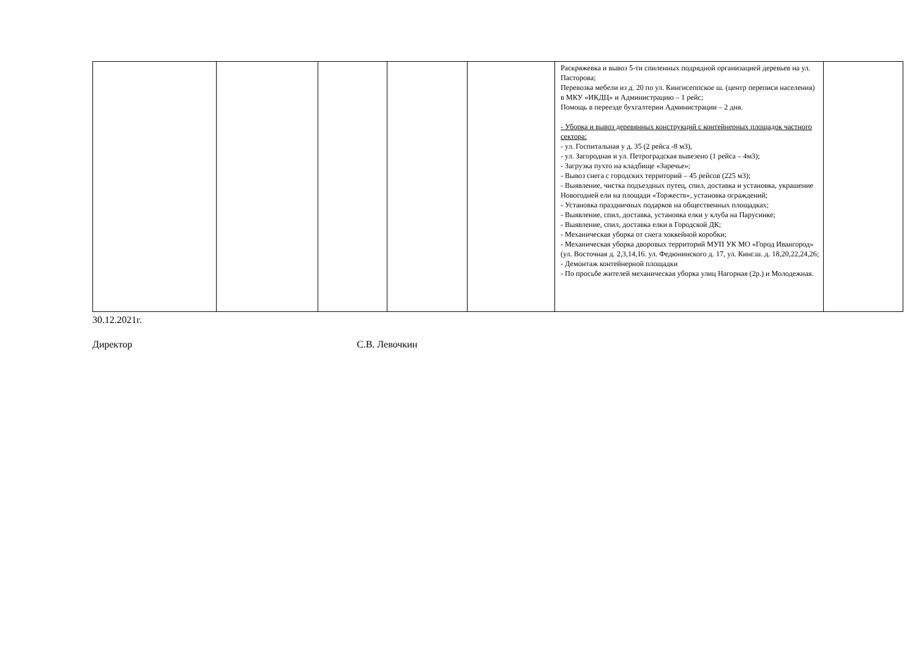| | | | | | Раскряжевка и вывоз 5-ти спиленных подрядной организацией деревьев на ул. Пасторова; Перевозка мебели из д. 20 по ул. Кингисеппское ш. (центр переписи населения) в МКУ «ИКДЦ» и Администрацию – 1 рейс; Помощь в переезде бухгалтерии Администрации – 2 дня. - Уборка и вывоз деревянных конструкций с контейнерных площадок частного сектора: - ул. Госпитальная у д. 35 (2 рейса -8 м3), - ул. Загородная и ул. Петроградская вывезено (1 рейса – 4м3); - Загрузка пухто на кладбище «Заречье»; - Вывоз снега с городских территорий – 45 рейсов (225 м3); - Выявление, чистка подъездных путец, спил, доставка и установка, украшение Новогодней ели на площади «Торжеств», установка ограждений; - Установка праздничных подарков на общественных площадках; - Выявление, спил, доставка, установка елки у клуба на Парусинке; - Выявление, спил, доставка елки в Городской ДК; - Механическая уборка от снега хоккейной коробки; - Механическая уборка дворовых территорий МУП УК МО «Город Ивангород» (ул. Восточная д. 2,3,14,16. ул. Федюнинского д. 17, ул. Кинг.ш. д. 18,20,22,24,26; - Демонтаж контейнерной площадки - По просьбе жителей механическая уборка улиц Нагорная (2р.) и Молодежная. | |
30.12.2021г.
Директор С.В. Левочкин